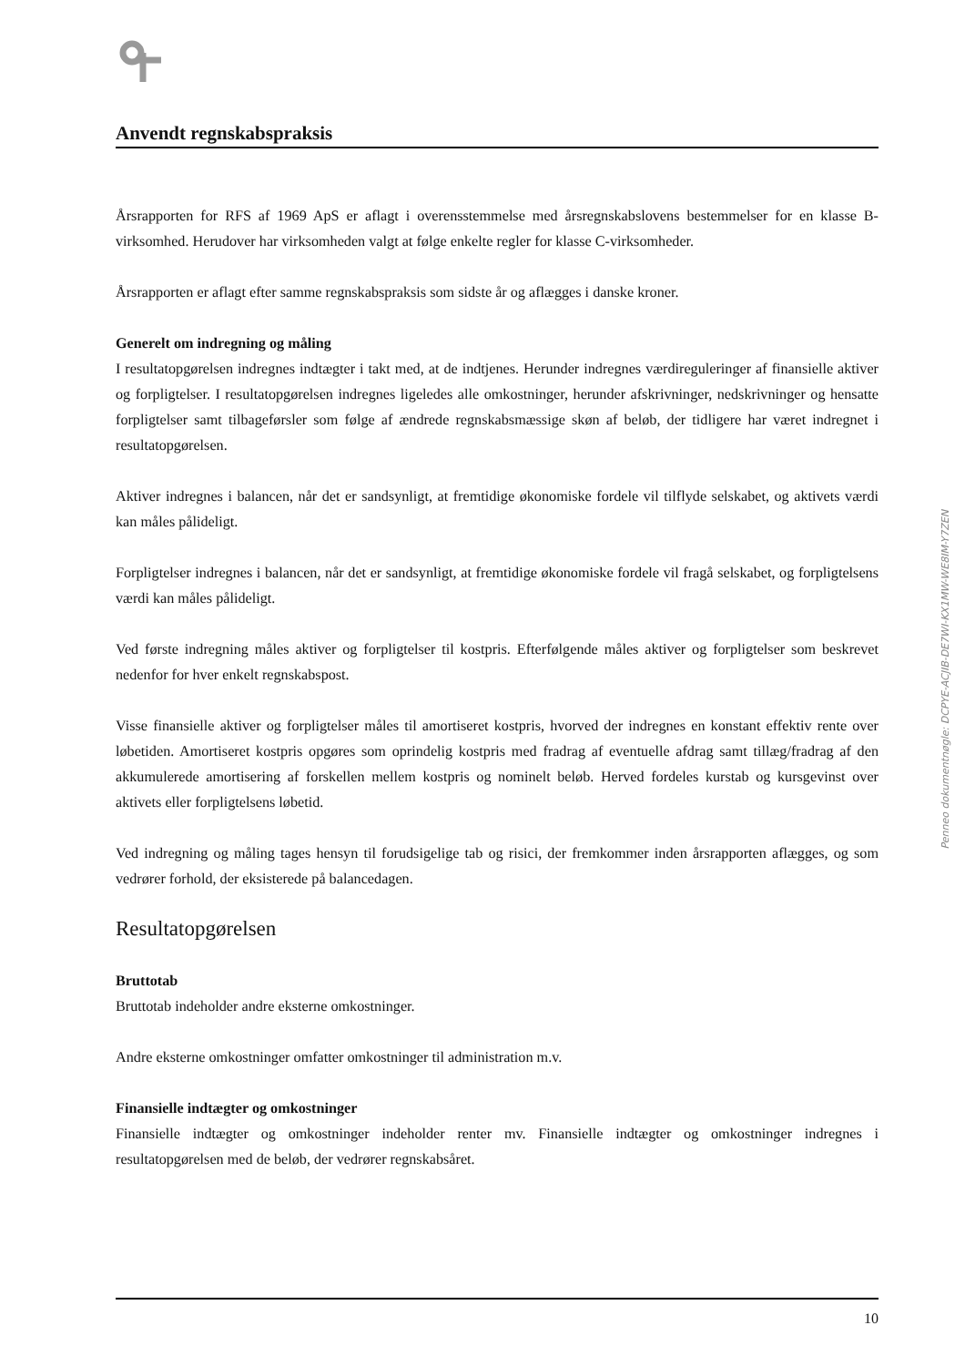Anvendt regnskabspraksis
Årsrapporten for RFS af 1969 ApS er aflagt i overensstemmelse med årsregnskabslovens bestemmelser for en klasse B-virksomhed. Herudover har virksomheden valgt at følge enkelte regler for klasse C-virksomheder.
Årsrapporten er aflagt efter samme regnskabspraksis som sidste år og aflægges i danske kroner.
Generelt om indregning og måling
I resultatopgørelsen indregnes indtægter i takt med, at de indtjenes. Herunder indregnes værdireguleringer af finansielle aktiver og forpligtelser. I resultatopgørelsen indregnes ligeledes alle omkostninger, herunder afskrivninger, nedskrivninger og hensatte forpligtelser samt tilbageførsler som følge af ændrede regnskabsmæssige skøn af beløb, der tidligere har været indregnet i resultatopgørelsen.
Aktiver indregnes i balancen, når det er sandsynligt, at fremtidige økonomiske fordele vil tilflyde selskabet, og aktivets værdi kan måles pålideligt.
Forpligtelser indregnes i balancen, når det er sandsynligt, at fremtidige økonomiske fordele vil fragå selskabet, og forpligtelsens værdi kan måles pålideligt.
Ved første indregning måles aktiver og forpligtelser til kostpris. Efterfølgende måles aktiver og forpligtelser som beskrevet nedenfor for hver enkelt regnskabspost.
Visse finansielle aktiver og forpligtelser måles til amortiseret kostpris, hvorved der indregnes en konstant effektiv rente over løbetiden. Amortiseret kostpris opgøres som oprindelig kostpris med fradrag af eventuelle afdrag samt tillæg/fradrag af den akkumulerede amortisering af forskellen mellem kostpris og nominelt beløb. Herved fordeles kurstab og kursgevinst over aktivets eller forpligtelsens løbetid.
Ved indregning og måling tages hensyn til forudsigelige tab og risici, der fremkommer inden årsrapporten aflægges, og som vedrører forhold, der eksisterede på balancedagen.
Resultatopgørelsen
Bruttotab
Bruttotab indeholder andre eksterne omkostninger.
Andre eksterne omkostninger omfatter omkostninger til administration m.v.
Finansielle indtægter og omkostninger
Finansielle indtægter og omkostninger indeholder renter mv. Finansielle indtægter og omkostninger indregnes i resultatopgørelsen med de beløb, der vedrører regnskabsåret.
Penneo dokumentnøgle: DCPYE-ACJIB-DE7WI-KX1MW-WE8IM-Y7ZEN
10